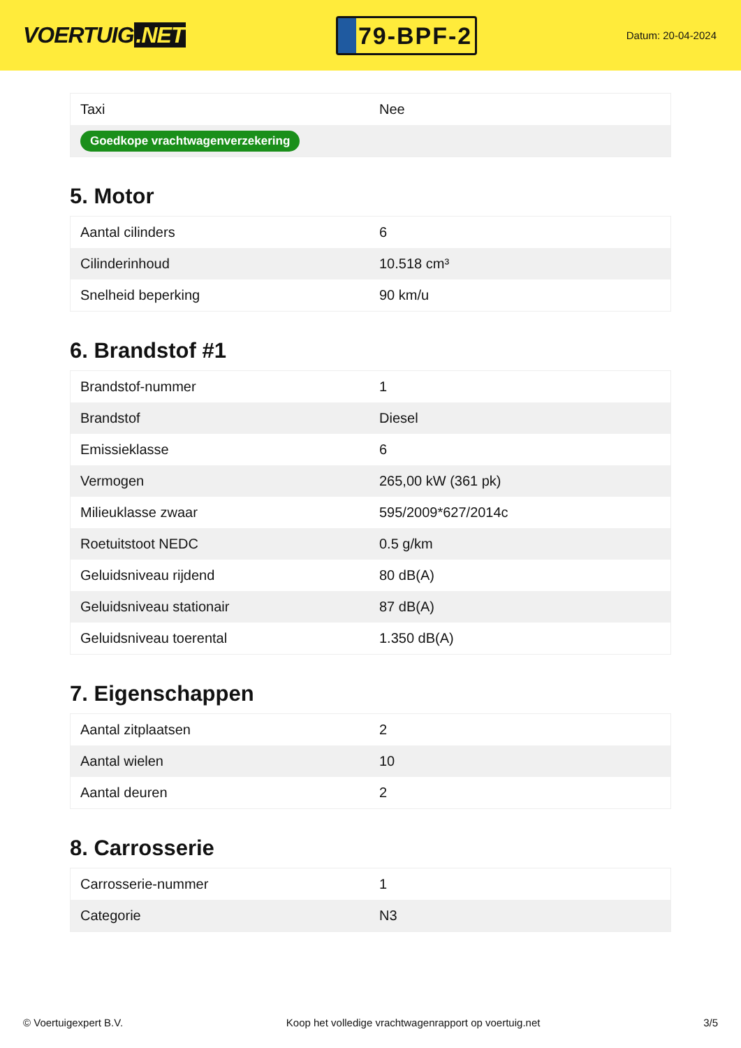VOERTUIG.NET
79-BPF-2
Datum: 20-04-2024
| Taxi | Nee |
| Goedkope vrachtwagenverzekering | |
5. Motor
| Aantal cilinders | 6 |
| Cilinderinhoud | 10.518 cm³ |
| Snelheid beperking | 90 km/u |
6. Brandstof #1
| Brandstof-nummer | 1 |
| Brandstof | Diesel |
| Emissieklasse | 6 |
| Vermogen | 265,00 kW (361 pk) |
| Milieuklasse zwaar | 595/2009*627/2014c |
| Roetuitstoot NEDC | 0.5 g/km |
| Geluidsniveau rijdend | 80 dB(A) |
| Geluidsniveau stationair | 87 dB(A) |
| Geluidsniveau toerental | 1.350 dB(A) |
7. Eigenschappen
| Aantal zitplaatsen | 2 |
| Aantal wielen | 10 |
| Aantal deuren | 2 |
8. Carrosserie
| Carrosserie-nummer | 1 |
| Categorie | N3 |
© Voertuigexpert B.V. Koop het volledige vrachtwagenrapport op voertuig.net 3/5